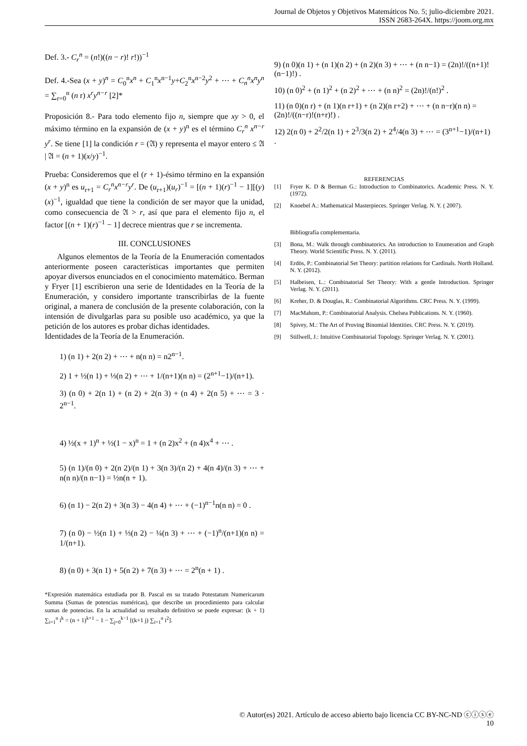Journal de Objetos y Objetivos Matemáticos No. 5; julio-diciembre 2021.
ISSN 2683-264X. https://joom.org.mx
Def. 3.- C<sub>r</sub><sup>n</sup> = (n!)((n − r)! r!))<sup>−1</sup>
Def. 4.-Sea (x + y)<sup>n</sup> = C<sub>0</sub><sup>n</sup>x<sup>n</sup> + C<sub>1</sub><sup>n</sup>x<sup>n−1</sup>y+C<sub>2</sub><sup>n</sup>x<sup>n−2</sup>y<sup>2</sup> + ⋯ + C<sub>n</sub><sup>n</sup>x<sup>n</sup>y<sup>n</sup> = ∑<sub>r=0</sub><sup>n</sup> (n r) x<sup>r</sup>y<sup>n−r</sup> [2]*
Proposición 8.- Para todo elemento fijo n, siempre que xy > 0, el máximo término en la expansión de (x + y)<sup>n</sup> es el término C<sub>r</sub><sup>n</sup> x<sup>n−r</sup> y<sup>r</sup>. Se tiene [1] la condición r = (𝔄) y representa el mayor entero ≤ 𝔄 | 𝔄 = (n + 1)(x/y)<sup>−1</sup>.
Prueba: Consideremos que el (r + 1)-ésimo término en la expansión (x + y)<sup>n</sup> es u<sub>r+1</sub> = C<sub>r</sub><sup>n</sup>x<sup>n−r</sup>y<sup>r</sup>. De (u<sub>r+1</sub>)(u<sub>r</sub>)<sup>−1</sup> = [(n + 1)(r)<sup>−1</sup> − 1][(y)(x)<sup>−1</sup>, igualdad que tiene la condición de ser mayor que la unidad, como consecuencia de 𝔄 > r, así que para el elemento fijo n, el factor [(n + 1)(r)<sup>−1</sup> − 1] decrece mientras que r se incrementa.
III. CONCLUSIONES
Algunos elementos de la Teoría de la Enumeración comentados anteriormente poseen características importantes que permiten apoyar diversos enunciados en el conocimiento matemático. Berman y Fryer [1] escribieron una serie de Identidades en la Teoría de la Enumeración, y considero importante transcribirlas de la fuente original, a manera de conclusión de la presente colaboración, con la intensión de divulgarlas para su posible uso académico, ya que la petición de los autores es probar dichas identidades.
Identidades de la Teoría de la Enumeración.
1) (n 1) + 2(n 2) + ⋯ + n(n n) = n2<sup>n−1</sup>.
2) 1 + ½(n 1) + ⅓(n 2) + ⋯ + 1/(n+1)(n n) = (2<sup>n+1</sup>−1)/(n+1).
3) (n 0) + 2(n 1) + (n 2) + 2(n 3) + (n 4) + 2(n 5) + ⋯ = 3 · 2<sup>n−1</sup>.
4) ½(x + 1)<sup>n</sup> + ½(1 − x)<sup>n</sup> = 1 + (n 2)x<sup>2</sup> + (n 4)x<sup>4</sup> + ⋯ .
5) (n 1)/(n 0) + 2(n 2)/(n 1) + 3(n 3)/(n 2) + 4(n 4)/(n 3) + ⋯ + n(n n)/(n n−1) = ½n(n + 1).
6) (n 1) − 2(n 2) + 3(n 3) − 4(n 4) + ⋯ + (−1)<sup>n−1</sup>n(n n) = 0 .
7) (n 0) − ½(n 1) + ⅓(n 2) − ¼(n 3) + ⋯ + (−1)<sup>n</sup>/(n+1)(n n) = 1/(n+1).
8) (n 0) + 3(n 1) + 5(n 2) + 7(n 3) + ⋯ = 2<sup>n</sup>(n + 1) .
*Expresión matemática estudiada por B. Pascal en su tratado Potestatum Numericarum Summa (Sumas de potencias numéricas), que describe un procedimiento para calcular sumas de potencias. En la actualidad su resultado definitivo se puede expresar: (k + 1) ∑<sub>i=1</sub><sup>n</sup> i<sup>k</sup> = (n + 1)<sup>k+1</sup> − 1 − ∑<sub>j=0</sub><sup>k−1</sup> [(k+1 j) ∑<sub>i=1</sub><sup>n</sup> i<sup>2</sup>].
9) (n 0)(n 1) + (n 1)(n 2) + (n 2)(n 3) + ⋯ + (n n−1) = (2n)!/((n+1)!(n−1)!) .
10) (n 0)<sup>2</sup> + (n 1)<sup>2</sup> + (n 2)<sup>2</sup> + ⋯ + (n n)<sup>2</sup> = (2n)!/(n!)<sup>2</sup> .
11) (n 0)(n r) + (n 1)(n r+1) + (n 2)(n r+2) + ⋯ + (n n−r)(n n) = (2n)!/((n−r)!(n+r)!) .
12) 2(n 0) + 2<sup>2</sup>/2(n 1) + 2<sup>3</sup>/3(n 2) + 2<sup>4</sup>/4(n 3) + ⋯ = (3<sup>n+1</sup>−1)/(n+1) .
REFERENCIAS
[1] Fryer K. D & Berman G.: Introduction to Combinatorics. Academic Press. N. Y. (1972).
[2] Knoebel A.: Mathematical Masterpieces. Springer Verlag. N. Y. ( 2007).
Bibliografía complementaria.
[3] Bona, M.: Walk through combinatorics. An introduction to Enumeration and Graph Theory. World Scientific Press. N. Y. (2011).
[4] Erdös, P.: Combinatorial Set Theory: partition relations for Cardinals. North Holland. N. Y. (2012).
[5] Halbeisen, L.: Combinatorial Set Theory: With a gentle Introduction. Springer Verlag. N. Y. (2011).
[6] Kreher, D. & Douglas, R.: Combinatorial Algorithms. CRC Press. N. Y. (1999).
[7] MacMahom, P.: Combinatorial Analysis. Chelsea Publications. N. Y. (1960).
[8] Spivey, M.: The Art of Proving Binomial Identities. CRC Press. N. Y. (2019).
[9] Stillwell, J.: Intuitive Combinatorial Topology. Springer Verlag. N. Y. (2001).
© Autor(es) 2021. Artículo de acceso abierto bajo licencia CC BY-NC-ND ⓒⓘⓢⓔ
10